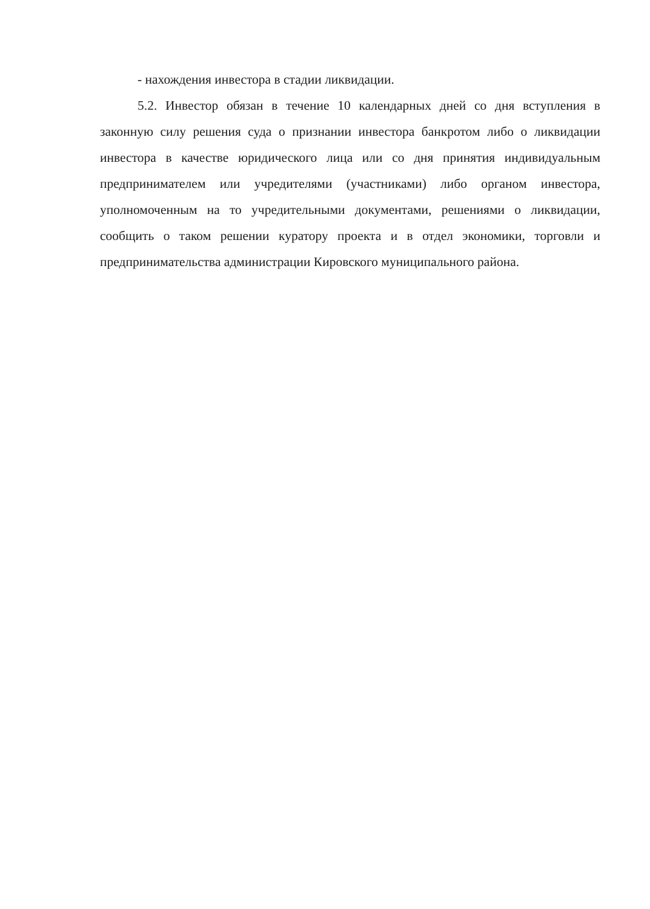- нахождения инвестора в стадии ликвидации.
5.2. Инвестор обязан в течение 10 календарных дней со дня вступления в законную силу решения суда о признании инвестора банкротом либо о ликвидации инвестора в качестве юридического лица или со дня принятия индивидуальным предпринимателем или учредителями (участниками) либо органом инвестора, уполномоченным на то учредительными документами, решениями о ликвидации, сообщить о таком решении куратору проекта и в отдел экономики, торговли и предпринимательства администрации Кировского муниципального района.